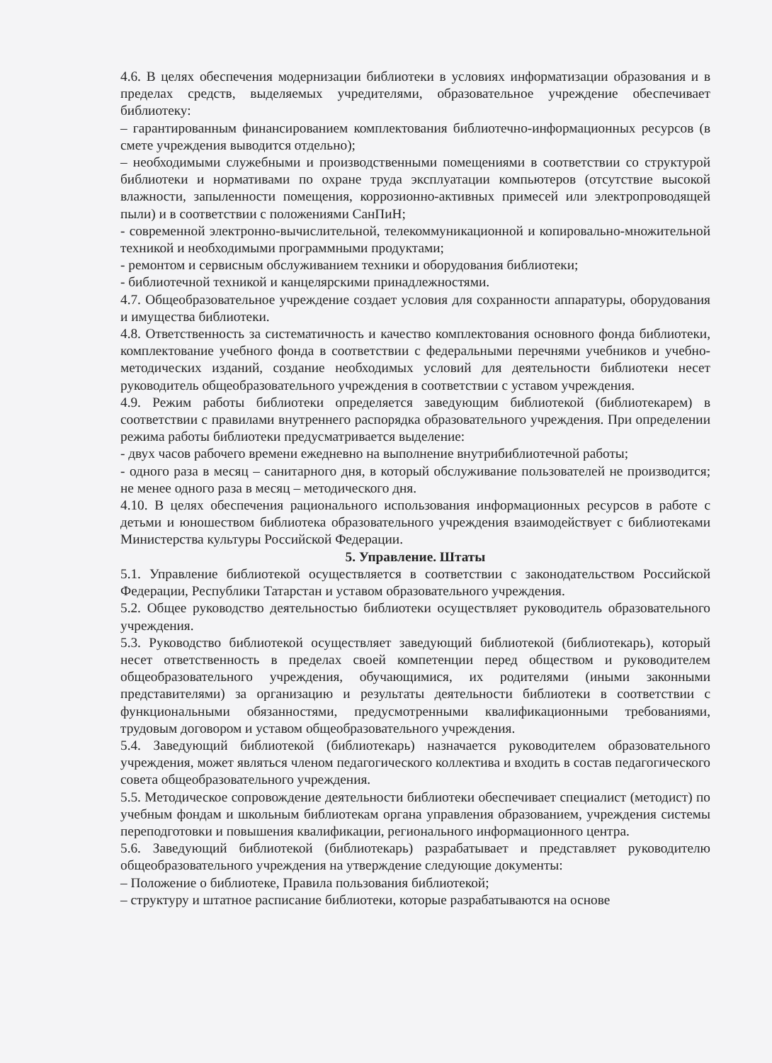4.6. В целях обеспечения модернизации библиотеки в условиях информатизации образования и в пределах средств, выделяемых учредителями, образовательное учреждение обеспечивает библиотеку:
– гарантированным финансированием комплектования библиотечно-информационных ресурсов (в смете учреждения выводится отдельно);
– необходимыми служебными и производственными помещениями в соответствии со структурой библиотеки и нормативами по охране труда эксплуатации компьютеров (отсутствие высокой влажности, запыленности помещения, коррозионно-активных примесей или электропроводящей пыли) и в соответствии с положениями СанПиН;
- современной электронно-вычислительной, телекоммуникационной и копировально-множительной техникой и необходимыми программными продуктами;
- ремонтом и сервисным обслуживанием техники и оборудования библиотеки;
- библиотечной техникой и канцелярскими принадлежностями.
4.7. Общеобразовательное учреждение создает условия для сохранности аппаратуры, оборудования и имущества библиотеки.
4.8. Ответственность за систематичность и качество комплектования основного фонда библиотеки, комплектование учебного фонда в соответствии с федеральными перечнями учебников и учебно-методических изданий, создание необходимых условий для деятельности библиотеки несет руководитель общеобразовательного учреждения в соответствии с уставом учреждения.
4.9. Режим работы библиотеки определяется заведующим библиотекой (библиотекарем) в соответствии с правилами внутреннего распорядка образовательного учреждения. При определении режима работы библиотеки предусматривается выделение:
- двух часов рабочего времени ежедневно на выполнение внутрибиблиотечной работы;
- одного раза в месяц – санитарного дня, в который обслуживание пользователей не производится; не менее одного раза в месяц – методического дня.
4.10. В целях обеспечения рационального использования информационных ресурсов в работе с детьми и юношеством библиотека образовательного учреждения взаимодействует с библиотеками Министерства культуры Российской Федерации.
5. Управление. Штаты
5.1. Управление библиотекой осуществляется в соответствии с законодательством Российской Федерации, Республики Татарстан и уставом образовательного учреждения.
5.2. Общее руководство деятельностью библиотеки осуществляет руководитель образовательного учреждения.
5.3. Руководство библиотекой осуществляет заведующий библиотекой (библиотекарь), который несет ответственность в пределах своей компетенции перед обществом и руководителем общеобразовательного учреждения, обучающимися, их родителями (иными законными представителями) за организацию и результаты деятельности библиотеки в соответствии с функциональными обязанностями, предусмотренными квалификационными требованиями, трудовым договором и уставом общеобразовательного учреждения.
5.4. Заведующий библиотекой (библиотекарь) назначается руководителем образовательного учреждения, может являться членом педагогического коллектива и входить в состав педагогического совета общеобразовательного учреждения.
5.5. Методическое сопровождение деятельности библиотеки обеспечивает специалист (методист) по учебным фондам и школьным библиотекам органа управления образованием, учреждения системы переподготовки и повышения квалификации, регионального информационного центра.
5.6. Заведующий библиотекой (библиотекарь) разрабатывает и представляет руководителю общеобразовательного учреждения на утверждение следующие документы:
– Положение о библиотеке, Правила пользования библиотекой;
– структуру и штатное расписание библиотеки, которые разрабатываются на основе